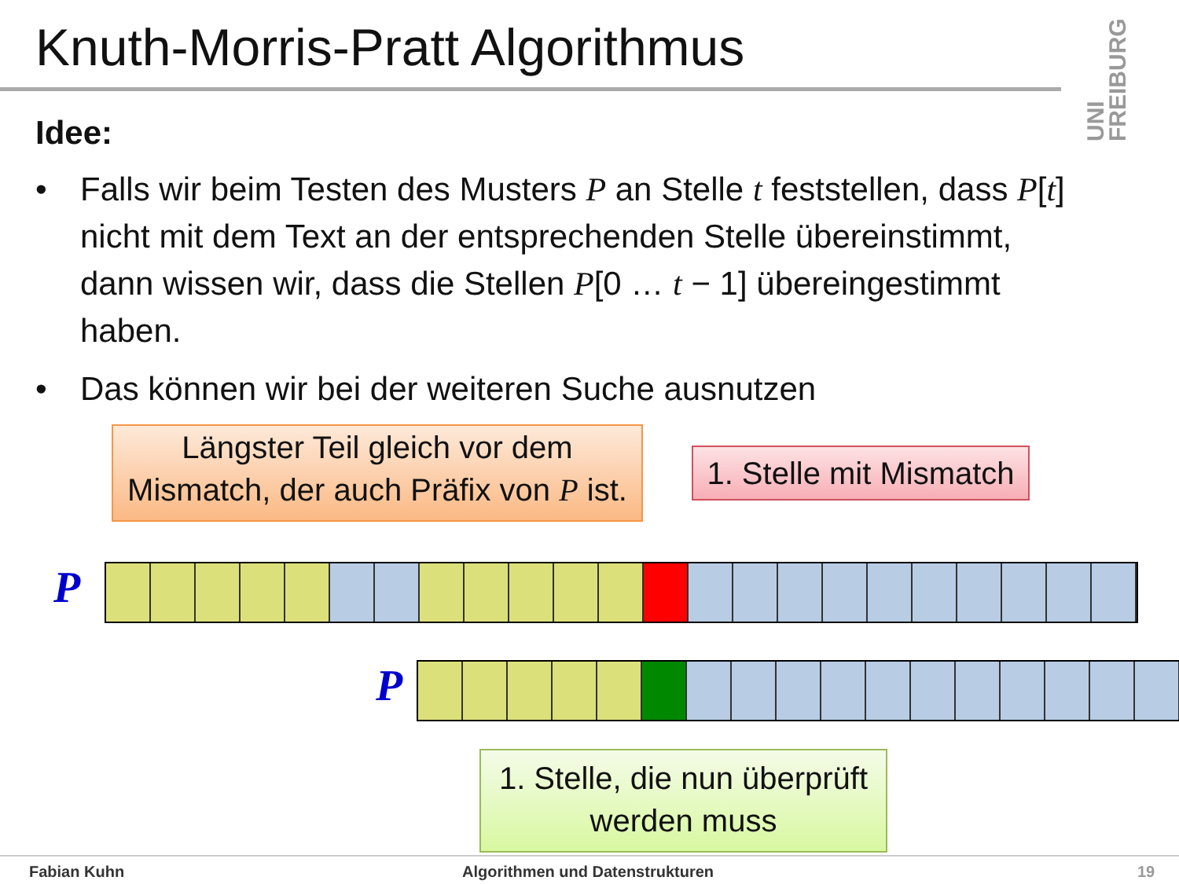Knuth-Morris-Pratt Algorithmus
UNI FREIBURG
Idee:
• Falls wir beim Testen des Musters P an Stelle t feststellen, dass P[t] nicht mit dem Text an der entsprechenden Stelle übereinstimmt, dann wissen wir, dass die Stellen P[0 … t − 1] übereingestimmt haben.
• Das können wir bei der weiteren Suche ausnutzen
Längster Teil gleich vor dem Mismatch, der auch Präfix von P ist.
1. Stelle mit Mismatch
P
P
1. Stelle, die nun überprüft werden muss
Fabian Kuhn Algorithmen und Datenstrukturen 19